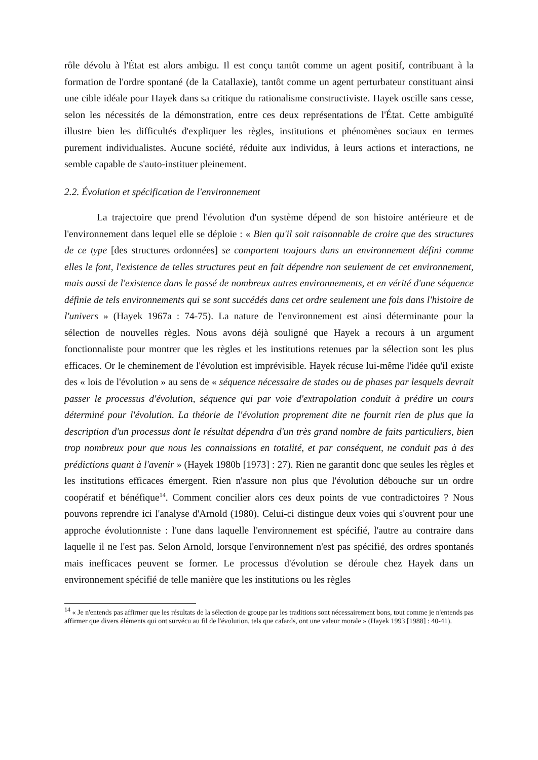rôle dévolu à l'État est alors ambigu. Il est conçu tantôt comme un agent positif, contribuant à la formation de l'ordre spontané (de la Catallaxie), tantôt comme un agent perturbateur constituant ainsi une cible idéale pour Hayek dans sa critique du rationalisme constructiviste. Hayek oscille sans cesse, selon les nécessités de la démonstration, entre ces deux représentations de l'État. Cette ambiguïté illustre bien les difficultés d'expliquer les règles, institutions et phénomènes sociaux en termes purement individualistes. Aucune société, réduite aux individus, à leurs actions et interactions, ne semble capable de s'auto-instituer pleinement.
2.2. Évolution et spécification de l'environnement
La trajectoire que prend l'évolution d'un système dépend de son histoire antérieure et de l'environnement dans lequel elle se déploie : « Bien qu'il soit raisonnable de croire que des structures de ce type [des structures ordonnées] se comportent toujours dans un environnement défini comme elles le font, l'existence de telles structures peut en fait dépendre non seulement de cet environnement, mais aussi de l'existence dans le passé de nombreux autres environnements, et en vérité d'une séquence définie de tels environnements qui se sont succédés dans cet ordre seulement une fois dans l'histoire de l'univers » (Hayek 1967a : 74-75). La nature de l'environnement est ainsi déterminante pour la sélection de nouvelles règles. Nous avons déjà souligné que Hayek a recours à un argument fonctionnaliste pour montrer que les règles et les institutions retenues par la sélection sont les plus efficaces. Or le cheminement de l'évolution est imprévisible. Hayek récuse lui-même l'idée qu'il existe des « lois de l'évolution » au sens de « séquence nécessaire de stades ou de phases par lesquels devrait passer le processus d'évolution, séquence qui par voie d'extrapolation conduit à prédire un cours déterminé pour l'évolution. La théorie de l'évolution proprement dite ne fournit rien de plus que la description d'un processus dont le résultat dépendra d'un très grand nombre de faits particuliers, bien trop nombreux pour que nous les connaissions en totalité, et par conséquent, ne conduit pas à des prédictions quant à l'avenir » (Hayek 1980b [1973] : 27). Rien ne garantit donc que seules les règles et les institutions efficaces émergent. Rien n'assure non plus que l'évolution débouche sur un ordre coopératif et bénéfique<sup>14</sup>. Comment concilier alors ces deux points de vue contradictoires ? Nous pouvons reprendre ici l'analyse d'Arnold (1980). Celui-ci distingue deux voies qui s'ouvrent pour une approche évolutionniste : l'une dans laquelle l'environnement est spécifié, l'autre au contraire dans laquelle il ne l'est pas. Selon Arnold, lorsque l'environnement n'est pas spécifié, des ordres spontanés mais inefficaces peuvent se former. Le processus d'évolution se déroule chez Hayek dans un environnement spécifié de telle manière que les institutions ou les règles
<sup>14</sup> « Je n'entends pas affirmer que les résultats de la sélection de groupe par les traditions sont nécessairement bons, tout comme je n'entends pas affirmer que divers éléments qui ont survécu au fil de l'évolution, tels que cafards, ont une valeur morale » (Hayek 1993 [1988] : 40-41).